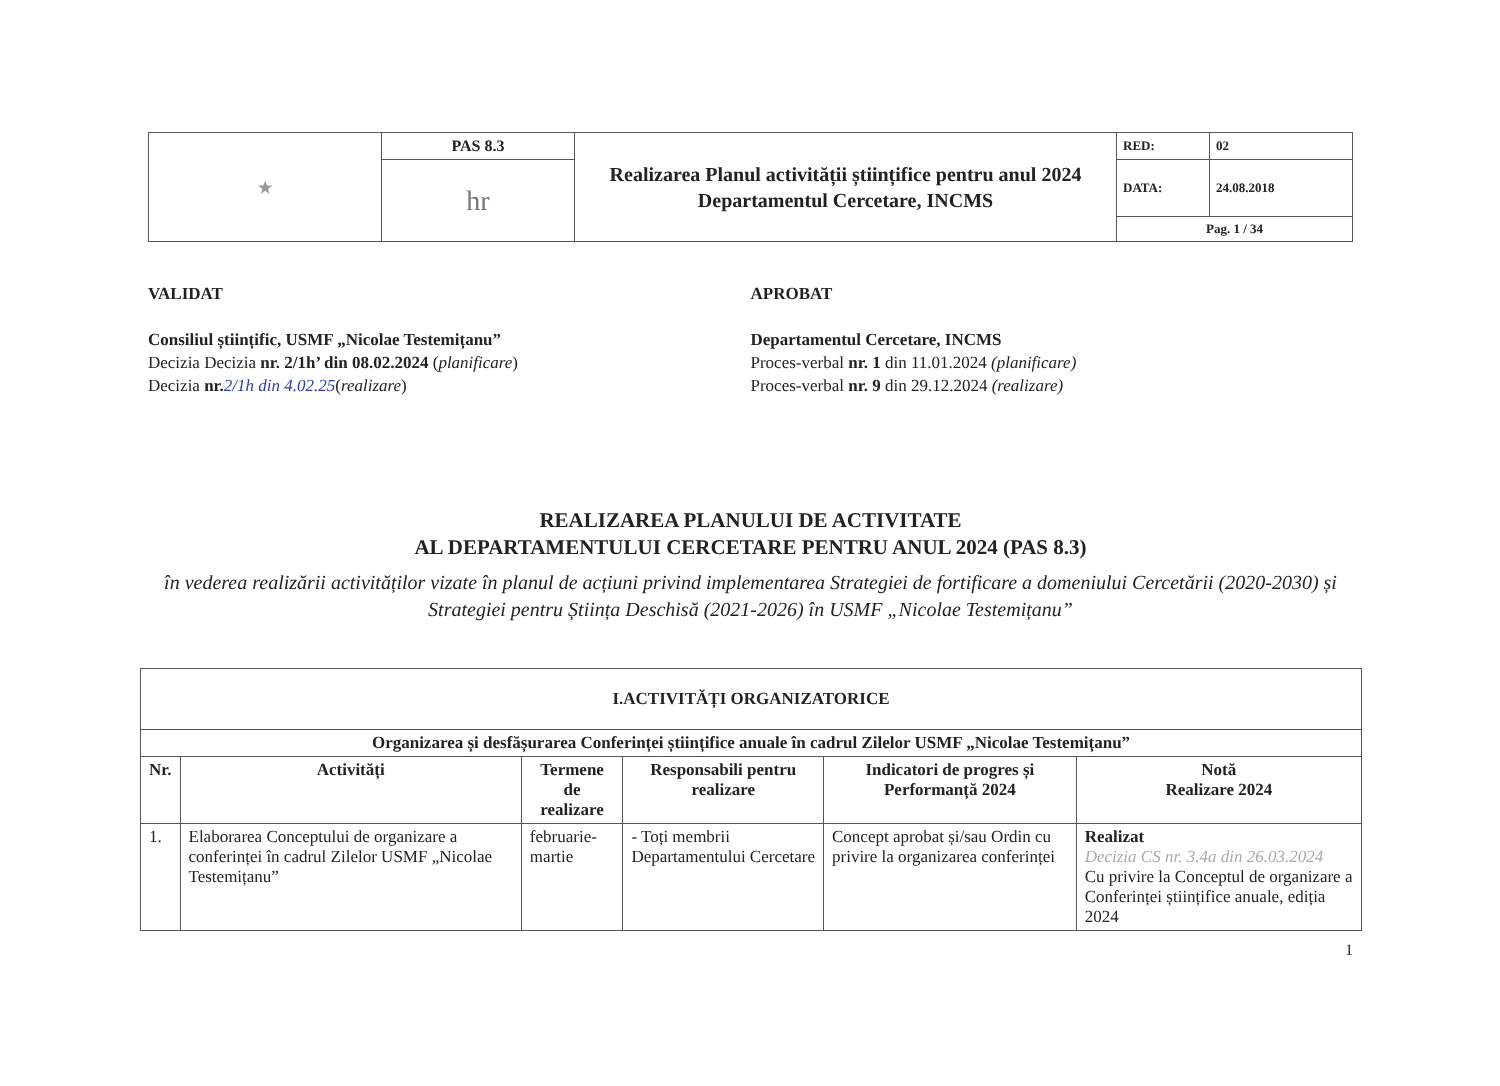| ★ | PAS 8.3 | Realizarea Planul activității științifice pentru anul 2024 Departamentul Cercetare, INCMS | RED: | 02 |
| | hr | | DATA: | 24.08.2018 |
| | | | Pag. 1 / 34 | |
VALIDAT
Consiliul științific, USMF „Nicolae Testemițanu”
Decizia Decizia nr. 2/1h’ din 08.02.2024 (planificare)
Decizia nr. 2/1h din 4.02.25(realizare)
APROBAT
Departamentul Cercetare, INCMS
Proces-verbal nr. 1 din 11.01.2024 (planificare)
Proces-verbal nr. 9 din 29.12.2024 (realizare)
REALIZAREA PLANULUI DE ACTIVITATE
AL DEPARTAMENTULUI CERCETARE PENTRU ANUL 2024 (PAS 8.3)
în vederea realizării activităților vizate în planul de acțiuni privind implementarea Strategiei de fortificare a domeniului Cercetării (2020-2030) și Strategiei pentru Știința Deschisă (2021-2026) în USMF „Nicolae Testemițanu”
| I.ACTIVITĂȚI ORGANIZATORICE | | | | | |
| --- | --- | --- | --- | --- | --- |
| Organizarea și desfășurarea Conferinței științifice anuale în cadrul Zilelor USMF „Nicolae Testemițanu” | | | | | |
| Nr. | Activități | Termene de realizare | Responsabili pentru realizare | Indicatori de progres și Performanță 2024 | Notă Realizare 2024 |
| 1. | Elaborarea Conceptului de organizare a conferinței în cadrul Zilelor USMF „Nicolae Testemițanu” | februarie-martie | - Toți membrii Departamentului Cercetare | Concept aprobat și/sau Ordin cu privire la organizarea conferinței | Realizat Decizia CS nr. 3.4a din 26.03.2024 Cu privire la Conceptul de organizare a Conferinței științifice anuale, ediția 2024 |
1